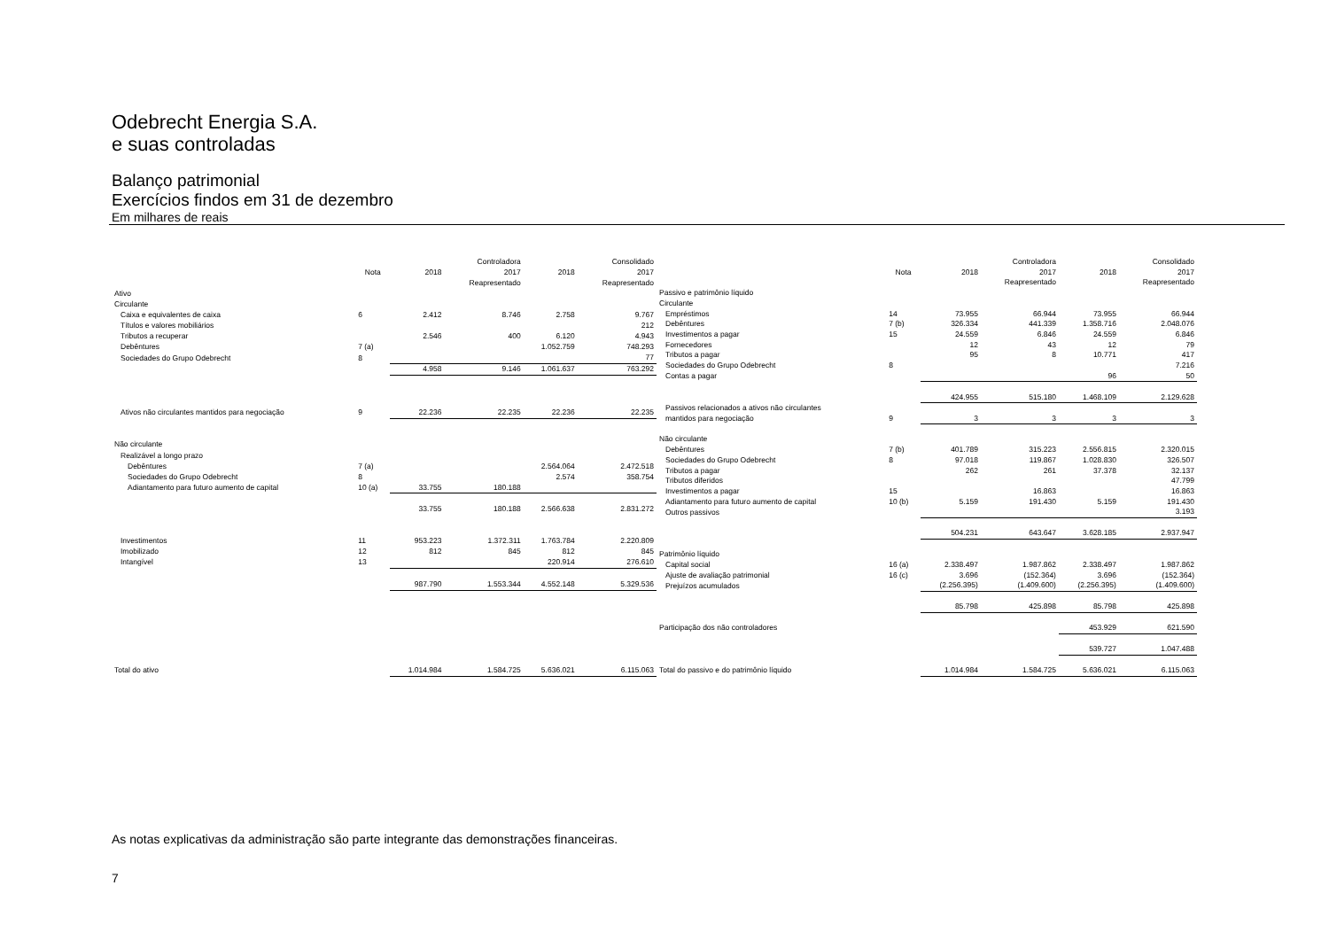Odebrecht Energia S.A.
e suas controladas
Balanço patrimonial
Exercícios findos em 31 de dezembro
Em milhares de reais
| | | Controladora | | Consolidado | |
| --- | --- | --- | --- | --- | --- |
| | Nota | 2018 | 2017 | 2018 | 2017 |
| | | | Reapresentado | | Reapresentado |
| Ativo | | | | | |
| Circulante | | | | | |
| Caixa e equivalentes de caixa | 6 | 2.412 | 8.746 | 2.758 | 9.767 |
| Títulos e valores mobiliários | | | | | 212 |
| Tributos a recuperar | | 2.546 | 400 | 6.120 | 4.943 |
| Debêntures | 7 (a) | | | 1.052.759 | 748.293 |
| Sociedades do Grupo Odebrecht | 8 | | | | 77 |
| | | 4.958 | 9.146 | 1.061.637 | 763.292 |
| Ativos não circulantes mantidos para negociação | 9 | 22.236 | 22.235 | 22.236 | 22.235 |
| Não circulante | | | | | |
| Realizável a longo prazo | | | | | |
| Debêntures | 7 (a) | | | 2.564.064 | 2.472.518 |
| Sociedades do Grupo Odebrecht | 8 | | | 2.574 | 358.754 |
| Adiantamento para futuro aumento de capital | 10 (a) | 33.755 | 180.188 | | |
| | | 33.755 | 180.188 | 2.566.638 | 2.831.272 |
| Investimentos | 11 | 953.223 | 1.372.311 | 1.763.784 | 2.220.809 |
| Imobilizado | 12 | 812 | 845 | 812 | 845 |
| Intangível | 13 | | | 220.914 | 276.610 |
| | | 987.790 | 1.553.344 | 4.552.148 | 5.329.536 |
| Total do ativo | | 1.014.984 | 1.584.725 | 5.636.021 | 6.115.063 |
| | | Controladora | | Consolidado | |
| --- | --- | --- | --- | --- | --- |
| | Nota | 2018 | 2017 | 2018 | 2017 |
| | | | Reapresentado | | Reapresentado |
| Passivo e patrimônio líquido | | | | | |
| Circulante | | | | | |
| Empréstimos | 14 | 73.955 | 66.944 | 73.955 | 66.944 |
| Debêntures | 7 (b) | 326.334 | 441.339 | 1.358.716 | 2.048.076 |
| Investimentos a pagar | 15 | 24.559 | 6.846 | 24.559 | 6.846 |
| Fornecedores | | 12 | 43 | 12 | 79 |
| Tributos a pagar | | 95 | 8 | 10.771 | 417 |
| Sociedades do Grupo Odebrecht | 8 | | | | 7.216 |
| Contas a pagar | | | | 96 | 50 |
| | | 424.955 | 515.180 | 1.468.109 | 2.129.628 |
| Passivos relacionados a ativos não circulantes | | | | | |
| mantidos para negociação | 9 | 3 | 3 | 3 | 3 |
| Não circulante | | | | | |
| Debêntures | 7 (b) | 401.789 | 315.223 | 2.556.815 | 2.320.015 |
| Sociedades do Grupo Odebrecht | 8 | 97.018 | 119.867 | 1.028.830 | 326.507 |
| Tributos a pagar | | 262 | 261 | 37.378 | 32.137 |
| Tributos diferidos | | | | | 47.799 |
| Investimentos a pagar | 15 | | 16.863 | | 16.863 |
| Adiantamento para futuro aumento de capital | 10 (b) | 5.159 | 191.430 | 5.159 | 191.430 |
| Outros passivos | | | | | 3.193 |
| | | 504.231 | 643.647 | 3.628.185 | 2.937.947 |
| Patrimônio líquido | | | | | |
| Capital social | 16 (a) | 2.338.497 | 1.987.862 | 2.338.497 | 1.987.862 |
| Ajuste de avaliação patrimonial | 16 (c) | 3.696 | (152.364) | 3.696 | (152.364) |
| Prejuízos acumulados | | (2.256.395) | (1.409.600) | (2.256.395) | (1.409.600) |
| | | 85.798 | 425.898 | 85.798 | 425.898 |
| Participação dos não controladores | | | | 453.929 | 621.590 |
| | | | | 539.727 | 1.047.488 |
| Total do passivo e do patrimônio líquido | | 1.014.984 | 1.584.725 | 5.636.021 | 6.115.063 |
As notas explicativas da administração são parte integrante das demonstrações financeiras.
7